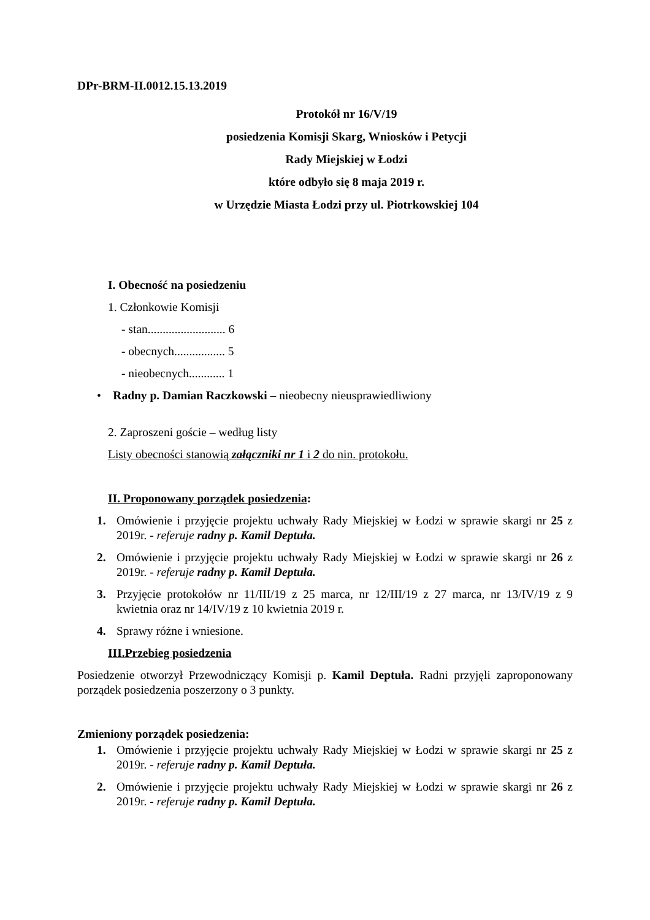DPr-BRM-II.0012.15.13.2019
Protokół nr 16/V/19
posiedzenia Komisji Skarg, Wniosków i Petycji
Rady Miejskiej w Łodzi
które odbyło się 8 maja 2019 r.
w Urzędzie Miasta Łodzi przy ul. Piotrkowskiej 104
I. Obecność na posiedzeniu
1. Członkowie Komisji
- stan.......................... 6
- obecnych................. 5
- nieobecnych............ 1
• Radny p. Damian Raczkowski – nieobecny nieusprawiedliwiony
2. Zaproszeni goście – według listy
Listy obecności stanowią załączniki nr 1 i 2 do nin. protokołu.
II. Proponowany porządek posiedzenia:
1. Omówienie i przyjęcie projektu uchwały Rady Miejskiej w Łodzi w sprawie skargi nr 25 z 2019r. - referuje radny p. Kamil Deptuła.
2. Omówienie i przyjęcie projektu uchwały Rady Miejskiej w Łodzi w sprawie skargi nr 26 z 2019r. - referuje radny p. Kamil Deptuła.
3. Przyjęcie protokołów nr 11/III/19 z 25 marca, nr 12/III/19 z 27 marca, nr 13/IV/19 z 9 kwietnia oraz nr 14/IV/19 z 10 kwietnia 2019 r.
4. Sprawy różne i wniesione.
III.Przebieg posiedzenia
Posiedzenie otworzył Przewodniczący Komisji p. Kamil Deptuła. Radni przyjęli zaproponowany porządek posiedzenia poszerzony o 3 punkty.
Zmieniony porządek posiedzenia:
1. Omówienie i przyjęcie projektu uchwały Rady Miejskiej w Łodzi w sprawie skargi nr 25 z 2019r. - referuje radny p. Kamil Deptuła.
2. Omówienie i przyjęcie projektu uchwały Rady Miejskiej w Łodzi w sprawie skargi nr 26 z 2019r. - referuje radny p. Kamil Deptuła.